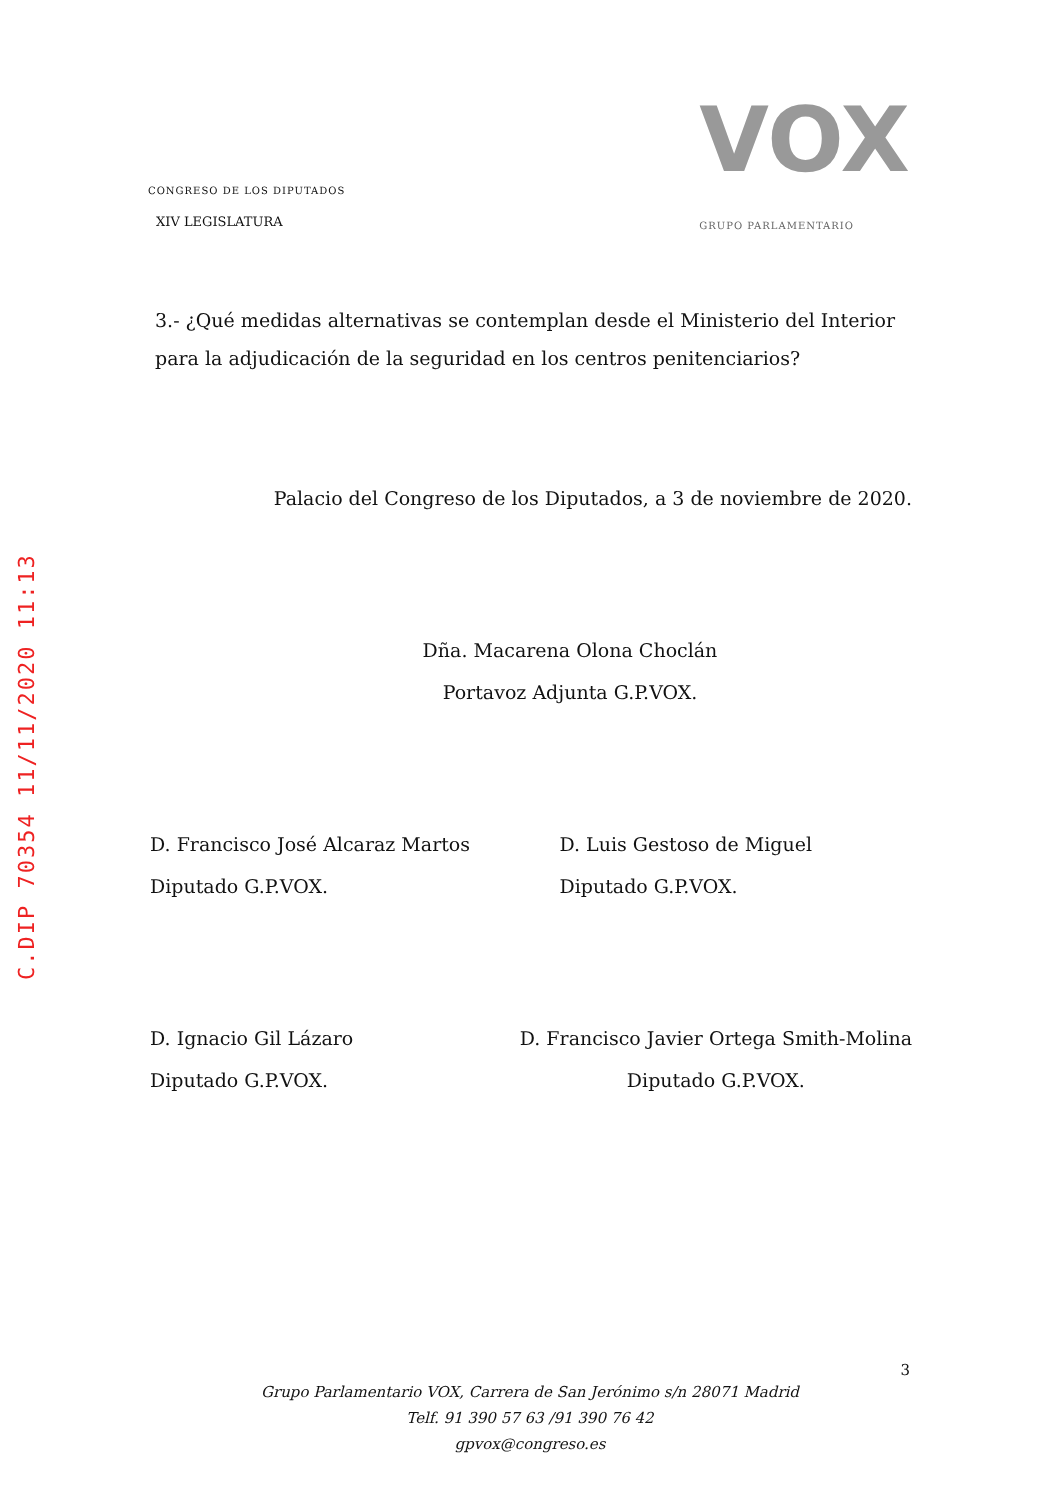C.DIP 70354 11/11/2020 11:13
CONGRESO DE LOS DIPUTADOS
XIV LEGISLATURA
VOX
GRUPO PARLAMENTARIO
3.- ¿Qué medidas alternativas se contemplan desde el Ministerio del Interior para la adjudicación de la seguridad en los centros penitenciarios?
Palacio del Congreso de los Diputados, a 3 de noviembre de 2020.
Dña. Macarena Olona Choclán
Portavoz Adjunta G.P.VOX.
D. Francisco José Alcaraz Martos
Diputado G.P.VOX.
D. Luis Gestoso de Miguel
Diputado G.P.VOX.
D. Ignacio Gil Lázaro
Diputado G.P.VOX.
D. Francisco Javier Ortega Smith-Molina
Diputado G.P.VOX.
3
Grupo Parlamentario VOX, Carrera de San Jerónimo s/n 28071 Madrid
Telf. 91 390 57 63 /91 390 76 42
gpvox@congreso.es